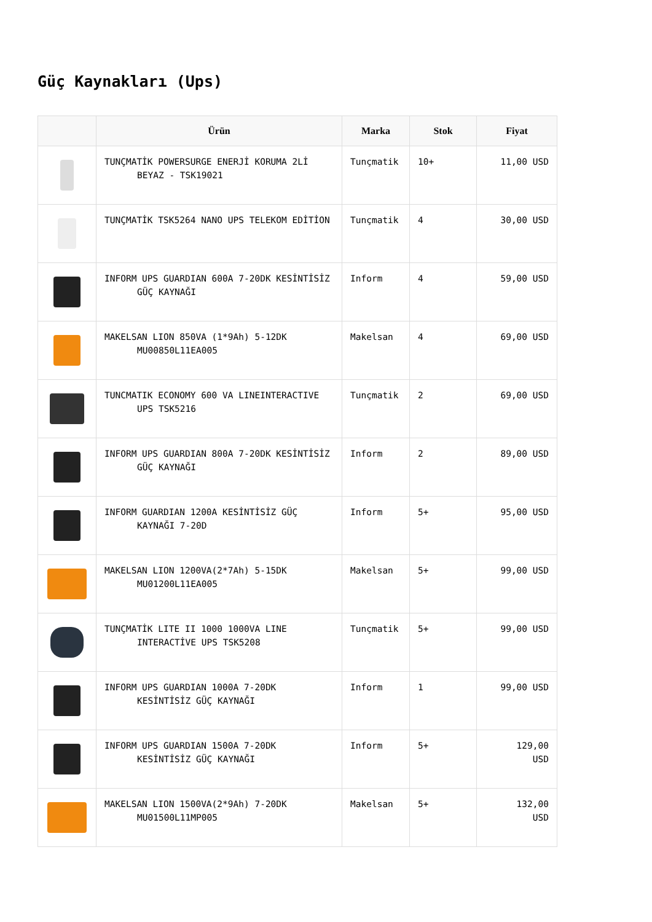Güç Kaynakları (Ups)
| | Ürün | Marka | Stok | Fiyat |
| --- | --- | --- | --- | --- |
| | TUNÇMATİK POWERSURGE ENERJİ KORUMA 2Lİ BEYAZ - TSK19021 | Tunçmatik | 10+ | 11,00 USD |
| | TUNÇMATİK TSK5264 NANO UPS TELEKOM EDİTİON | Tunçmatik | 4 | 30,00 USD |
| | INFORM UPS GUARDIAN 600A 7-20DK KESİNTİSİZ GÜÇ KAYNAĞI | Inform | 4 | 59,00 USD |
| | MAKELSAN LION 850VA (1*9Ah) 5-12DK MU00850L11EA005 | Makelsan | 4 | 69,00 USD |
| | TUNCMATIK ECONOMY 600 VA LINEINTERACTIVE UPS TSK5216 | Tunçmatik | 2 | 69,00 USD |
| | INFORM UPS GUARDIAN 800A 7-20DK KESİNTİSİZ GÜÇ KAYNAĞI | Inform | 2 | 89,00 USD |
| | INFORM GUARDIAN 1200A KESİNTİSİZ GÜÇ KAYNAĞI 7-20D | Inform | 5+ | 95,00 USD |
| | MAKELSAN LION 1200VA(2*7Ah) 5-15DK MU01200L11EA005 | Makelsan | 5+ | 99,00 USD |
| | TUNÇMATİK LITE II 1000 1000VA LINE INTERACTİVE UPS TSK5208 | Tunçmatik | 5+ | 99,00 USD |
| | INFORM UPS GUARDIAN 1000A 7-20DK KESİNTİSİZ GÜÇ KAYNAĞI | Inform | 1 | 99,00 USD |
| | INFORM UPS GUARDIAN 1500A 7-20DK KESİNTİSİZ GÜÇ KAYNAĞI | Inform | 5+ | 129,00 USD |
| | MAKELSAN LION 1500VA(2*9Ah) 7-20DK MU01500L11MP005 | Makelsan | 5+ | 132,00 USD |